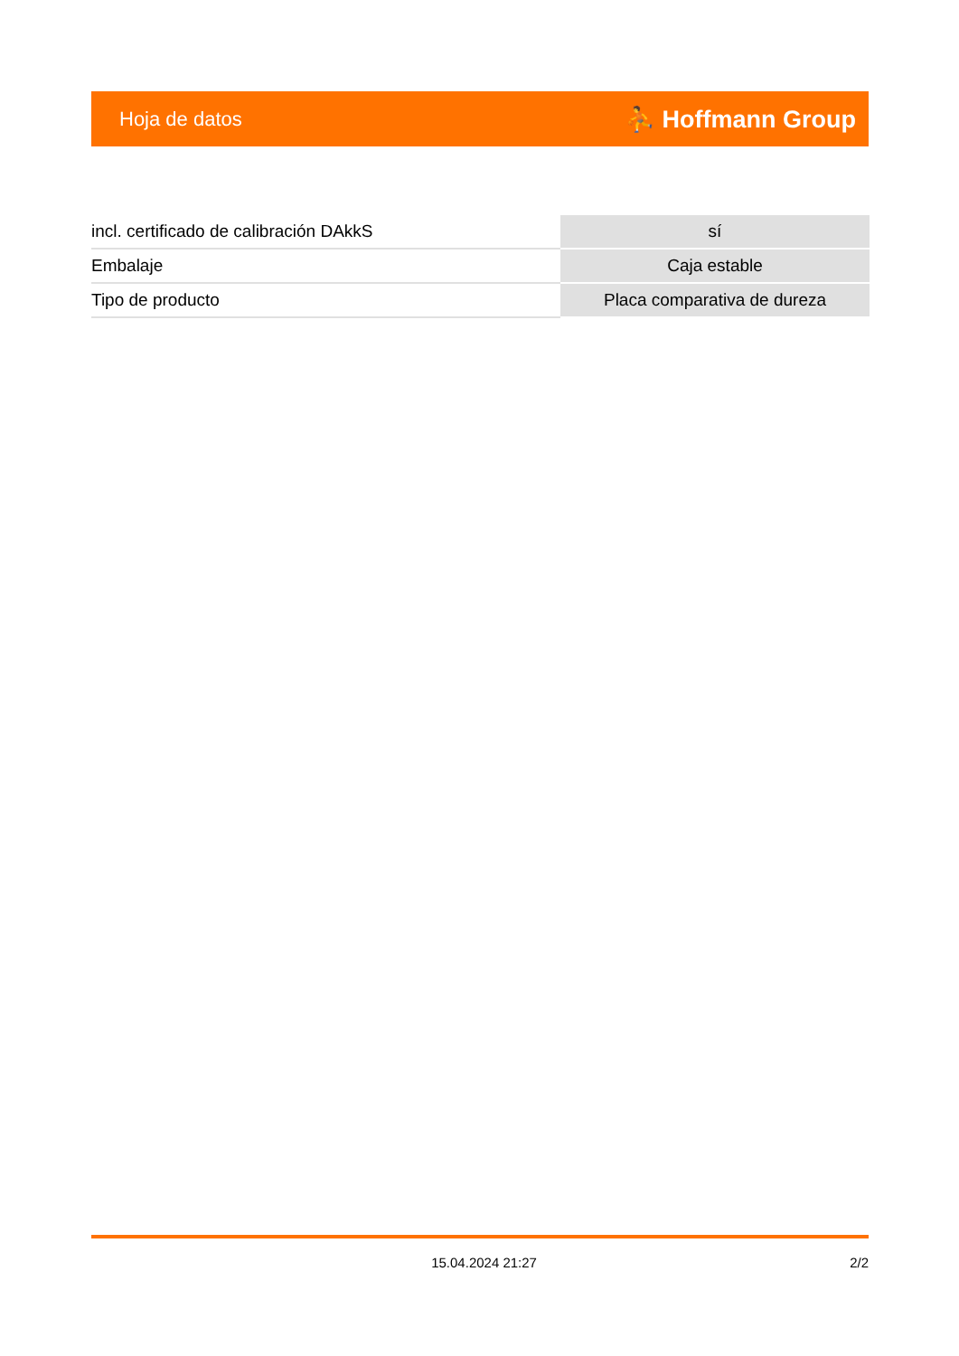Hoja de datos ⛹ Hoffmann Group
| incl. certificado de calibración DAkkS | sí |
| Embalaje | Caja estable |
| Tipo de producto | Placa comparativa de dureza |
15.04.2024 21:27 2/2